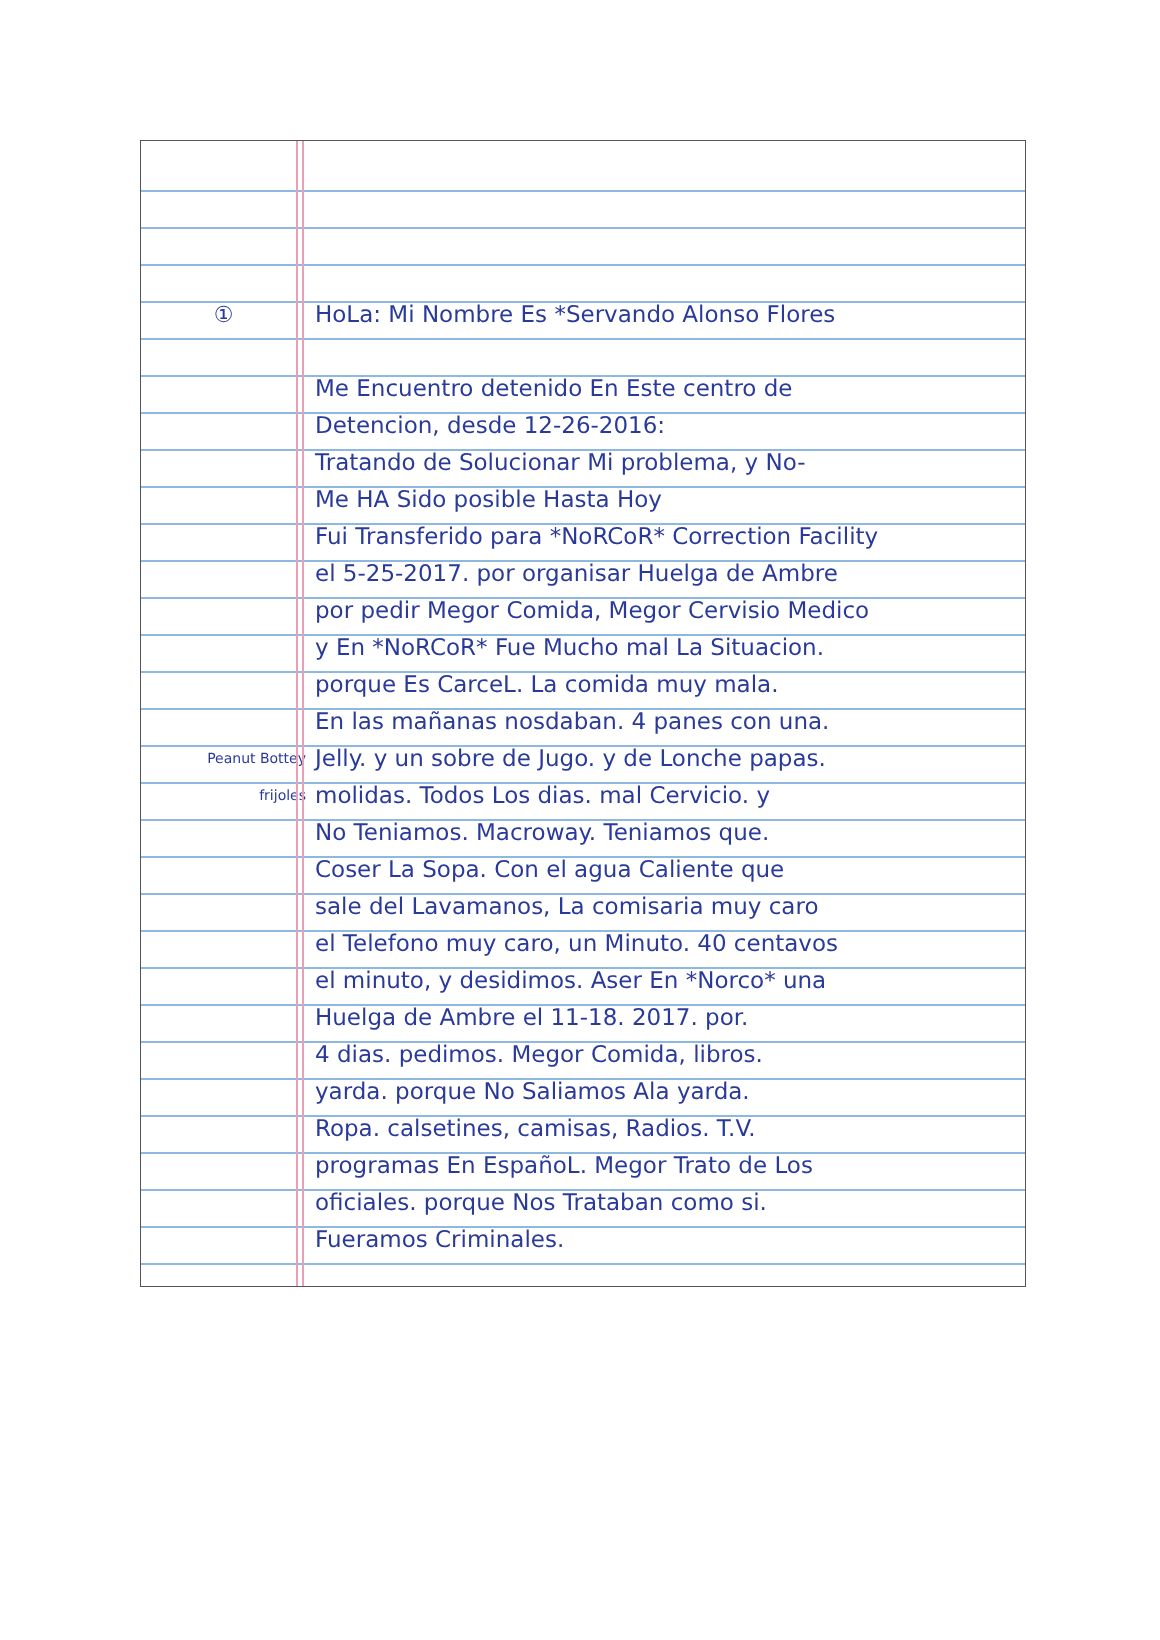① HoLa: Mi Nombre Es *Servando Alonso Flores
Me Encuentro detenido En Este centro de
Detencion, desde 12-26-2016:
Tratando de Solucionar Mi problema, y No-
Me HA Sido posible Hasta Hoy
Fui Transferido para *NoRCoR* Correction Facility
el 5-25-2017. por organisar Huelga de Ambre
por pedir Megor Comida, Megor Cervisio Medico
y En *NoRCoR* Fue Mucho mal La Situacion.
porque Es CarceL. La comida muy mala.
En las mañanas nosdaban. 4 panes con una.
Peanut Bottey Jelly. y un sobre de Jugo. y de Lonche papas.
frijoles molidas. Todos Los dias. mal Cervicio. y
No Teniamos. Macroway. Teniamos que.
Coser La Sopa. Con el agua Caliente que
sale del Lavamanos, La comisaria muy caro
el Telefono muy caro, un Minuto. 40 centavos
el minuto, y desidimos. Aser En *Norco* una
Huelga de Ambre el 11-18. 2017. por.
4 dias. pedimos. Megor Comida, libros.
yarda. porque No Saliamos Ala yarda.
Ropa. calsetines, camisas, Radios. T.V.
programas En EspañoL. Megor Trato de Los
oficiales. porque Nos Trataban como si.
Fueramos Criminales.